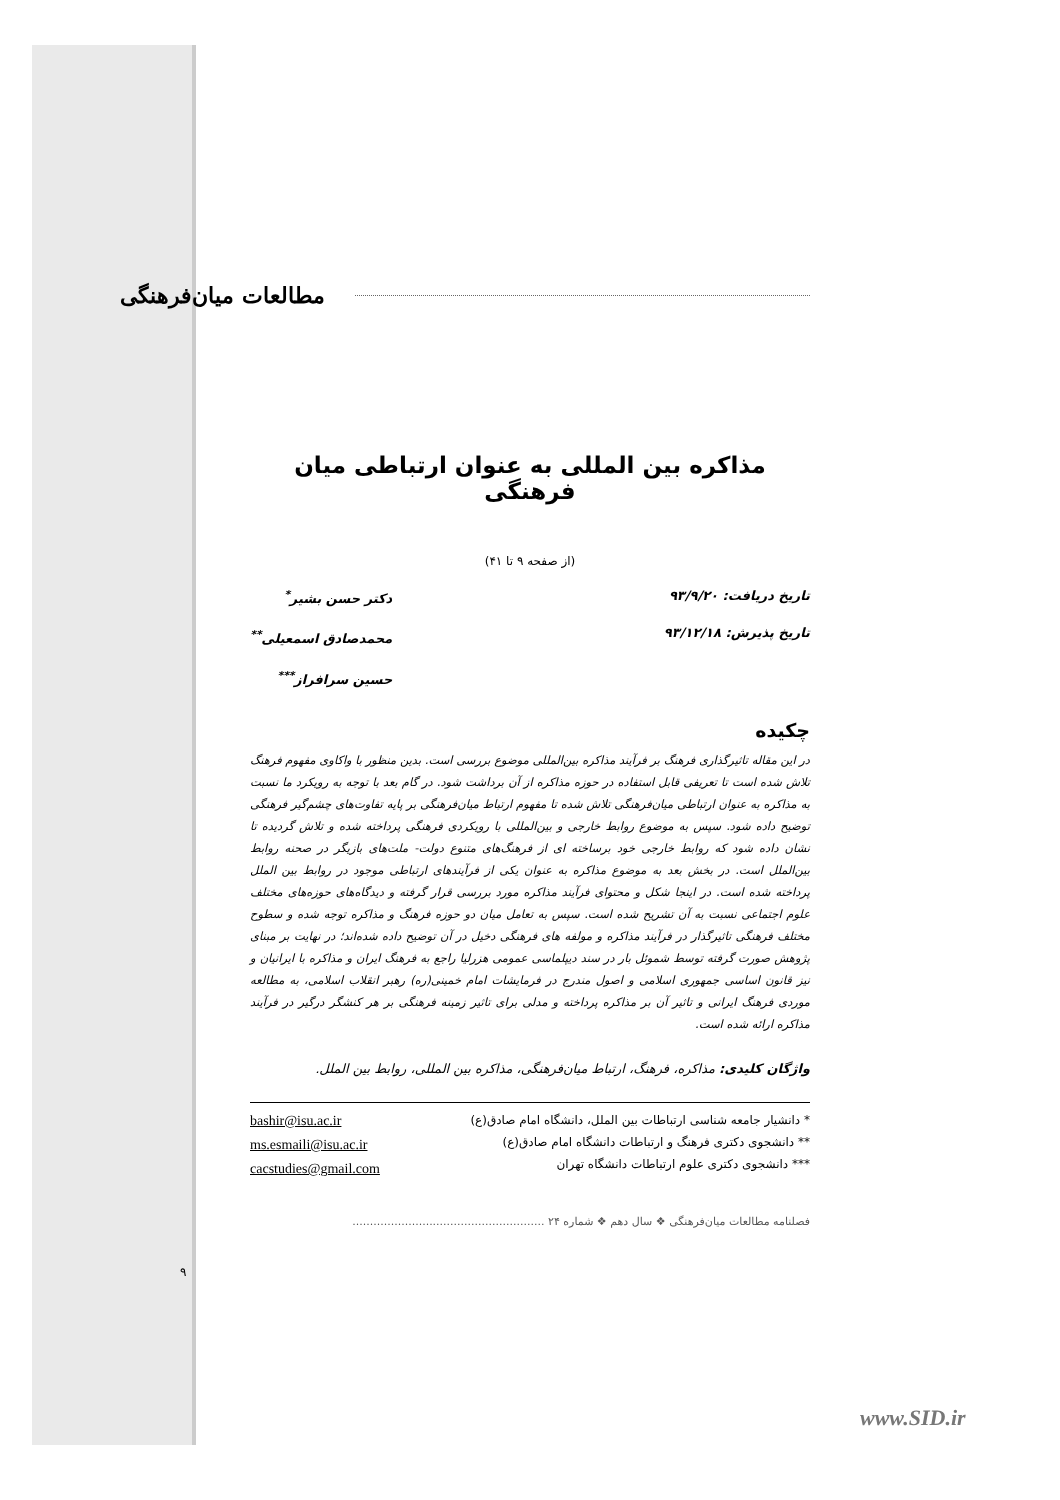مطالعات میان‌فرهنگی
مذاکره بین المللی به عنوان ارتباطی میان فرهنگی
(از صفحه ۹ تا ۴۱)
تاریخ دریافت: ۹۳/۹/۲۰
تاریخ پذیرش: ۹۳/۱۲/۱۸
دکتر حسن بشیر<sup>*</sup>
محمدصادق اسمعیلی<sup>**</sup>
حسین سرافراز<sup>***</sup>
چکیده
در این مقاله تاثیرگذاری فرهنگ بر فرآیند مذاکره بین‌المللی موضوع بررسی است. بدین منظور با واکاوی مفهوم فرهنگ تلاش شده است تا تعریفی قابل استفاده در حوزه مذاکره از آن برداشت شود. در گام بعد با توجه به رویکرد ما نسبت به مذاکره به عنوان ارتباطی میان‌فرهنگی تلاش شده تا مفهوم ارتباط میان‌فرهنگی بر پایه تفاوت‌های چشم‌گیر فرهنگی توضیح داده شود. سپس به موضوع روابط خارجی و بین‌المللی با رویکردی فرهنگی پرداخته شده و تلاش گردیده تا نشان داده شود که روابط خارجی خود برساخته ای از فرهنگ‌های متنوع دولت- ملت‌های بازیگر در صحنه روابط بین‌الملل است. در بخش بعد به موضوع مذاکره به عنوان یکی از فرآیندهای ارتباطی موجود در روابط بین الملل پرداخته شده است. در اینجا شکل و محتوای فرآیند مذاکره مورد بررسی قرار گرفته و دیدگاه‌های حوزه‌های مختلف علوم اجتماعی نسبت به آن تشریح شده است. سپس به تعامل میان دو حوزه فرهنگ و مذاکره توجه شده و سطوح مختلف فرهنگی تاثیرگذار در فرآیند مذاکره و مولفه های فرهنگی دخیل در آن توضیح داده شده‌اند؛ در نهایت بر مبنای پژوهش صورت گرفته توسط شموئل بار در سند دیپلماسی عمومی هزرلیا راجع به فرهنگ ایران و مذاکره با ایرانیان و نیز قانون اساسی جمهوری اسلامی و اصول مندرج در فرمایشات امام خمینی(ره) رهبر انقلاب اسلامی، به مطالعه موردی فرهنگ ایرانی و تاثیر آن بر مذاکره پرداخته و مدلی برای تاثیر زمینه فرهنگی بر هر کنشگر درگیر در فرآیند مذاکره ارائه شده است.
واژگان کلیدی: مذاکره، فرهنگ، ارتباط میان‌فرهنگی، مذاکره بین المللی، روابط بین الملل.
* دانشیار جامعه شناسی ارتباطات بین الملل، دانشگاه امام صادق(ع)
** دانشجوی دکتری فرهنگ و ارتباطات دانشگاه امام صادق(ع)
*** دانشجوی دکتری علوم ارتباطات دانشگاه تهران
bashir@isu.ac.ir
ms.esmaili@isu.ac.ir
cacstudies@gmail.com
فصلنامه مطالعات میان‌فرهنگی ❖ سال دهم ❖ شماره ۲۴ .......................................................
۹
www.SID.ir